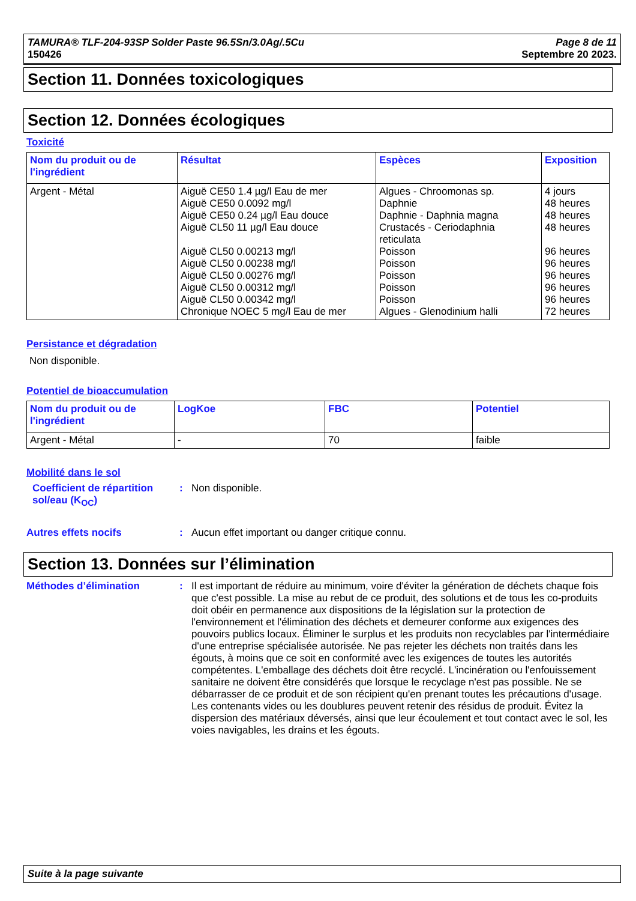TAMURA® TLF-204-93SP Solder Paste 96.5Sn/3.0Ag/.5Cu
150426
Page 8 de 11
Septembre 20 2023.
Section 11. Données toxicologiques
Section 12. Données écologiques
Toxicité
| Nom du produit ou de l'ingrédient | Résultat | Espèces | Exposition |
| --- | --- | --- | --- |
| Argent - Métal | Aiguë CE50 1.4 µg/l Eau de mer Aiguë CE50 0.0092 mg/l Aiguë CE50 0.24 µg/l Eau douce Aiguë CL50 11 µg/l Eau douce Aiguë CL50 0.00213 mg/l Aiguë CL50 0.00238 mg/l Aiguë CL50 0.00276 mg/l Aiguë CL50 0.00312 mg/l Aiguë CL50 0.00342 mg/l Chronique NOEC 5 mg/l Eau de mer | Algues - Chroomonas sp. Daphnie Daphnie - Daphnia magna Crustacés - Ceriodaphnia reticulata Poisson Poisson Poisson Poisson Poisson Algues - Glenodinium halli | 4 jours 48 heures 48 heures 48 heures 96 heures 96 heures 96 heures 96 heures 96 heures 72 heures |
Persistance et dégradation
Non disponible.
Potentiel de bioaccumulation
| Nom du produit ou de l'ingrédient | LogKoe | FBC | Potentiel |
| --- | --- | --- | --- |
| Argent - Métal | - | 70 | faible |
Mobilité dans le sol
Coefficient de répartition sol/eau (K<sub>OC</sub>)
: Non disponible.
Autres effets nocifs : Aucun effet important ou danger critique connu.
Section 13. Données sur l’élimination
Méthodes d’élimination : Il est important de réduire au minimum, voire d'éviter la génération de déchets chaque fois que c'est possible. La mise au rebut de ce produit, des solutions et de tous les co-produits doit obéir en permanence aux dispositions de la législation sur la protection de l'environnement et l'élimination des déchets et demeurer conforme aux exigences des pouvoirs publics locaux. Éliminer le surplus et les produits non recyclables par l'intermédiaire d'une entreprise spécialisée autorisée. Ne pas rejeter les déchets non traités dans les égouts, à moins que ce soit en conformité avec les exigences de toutes les autorités compétentes. L'emballage des déchets doit être recyclé. L'incinération ou l'enfouissement sanitaire ne doivent être considérés que lorsque le recyclage n'est pas possible. Ne se débarrasser de ce produit et de son récipient qu'en prenant toutes les précautions d'usage. Les contenants vides ou les doublures peuvent retenir des résidus de produit. Évitez la dispersion des matériaux déversés, ainsi que leur écoulement et tout contact avec le sol, les voies navigables, les drains et les égouts.
Suite à la page suivante